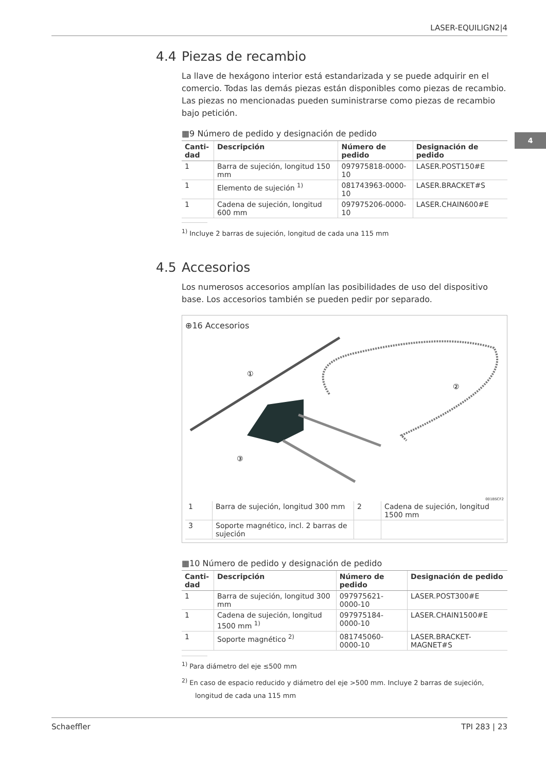LASER-EQUILIGN2|4
4
4.4 Piezas de recambio
La llave de hexágono interior está estandarizada y se puede adquirir en el comercio. Todas las demás piezas están disponibles como piezas de recambio. Las piezas no mencionadas pueden suministrarse como piezas de recambio bajo petición.
▦9 Número de pedido y designación de pedido
| Canti-dad | Descripción | Número de pedido | Designación de pedido |
| --- | --- | --- | --- |
| 1 | Barra de sujeción, longitud 150 mm | 097975818-0000-10 | LASER.POST150#E |
| 1 | Elemento de sujeción <sup>1)</sup> | 081743963-0000-10 | LASER.BRACKET#S |
| 1 | Cadena de sujeción, longitud 600 mm | 097975206-0000-10 | LASER.CHAIN600#E |
<sup>1)</sup> Incluye 2 barras de sujeción, longitud de cada una 115 mm
4.5 Accesorios
Los numerosos accesorios amplían las posibilidades de uso del dispositivo base. Los accesorios también se pueden pedir por separado.
⊕16 Accesorios
①
②
③
001BSCF2
| 1 | Barra de sujeción, longitud 300 mm | 2 | Cadena de sujeción, longitud 1500 mm |
| 3 | Soporte magnético, incl. 2 barras de sujeción | | |
▦10 Número de pedido y designación de pedido
| Canti-dad | Descripción | Número de pedido | Designación de pedido |
| --- | --- | --- | --- |
| 1 | Barra de sujeción, longitud 300 mm | 097975621-0000-10 | LASER.POST300#E |
| 1 | Cadena de sujeción, longitud 1500 mm <sup>1)</sup> | 097975184-0000-10 | LASER.CHAIN1500#E |
| 1 | Soporte magnético <sup>2)</sup> | 081745060-0000-10 | LASER.BRACKET-MAGNET#S |
<sup>1)</sup> Para diámetro del eje ≤500 mm
<sup>2)</sup> En caso de espacio reducido y diámetro del eje >500 mm. Incluye 2 barras de sujeción, longitud de cada una 115 mm
Schaeffler TPI 283 | 23